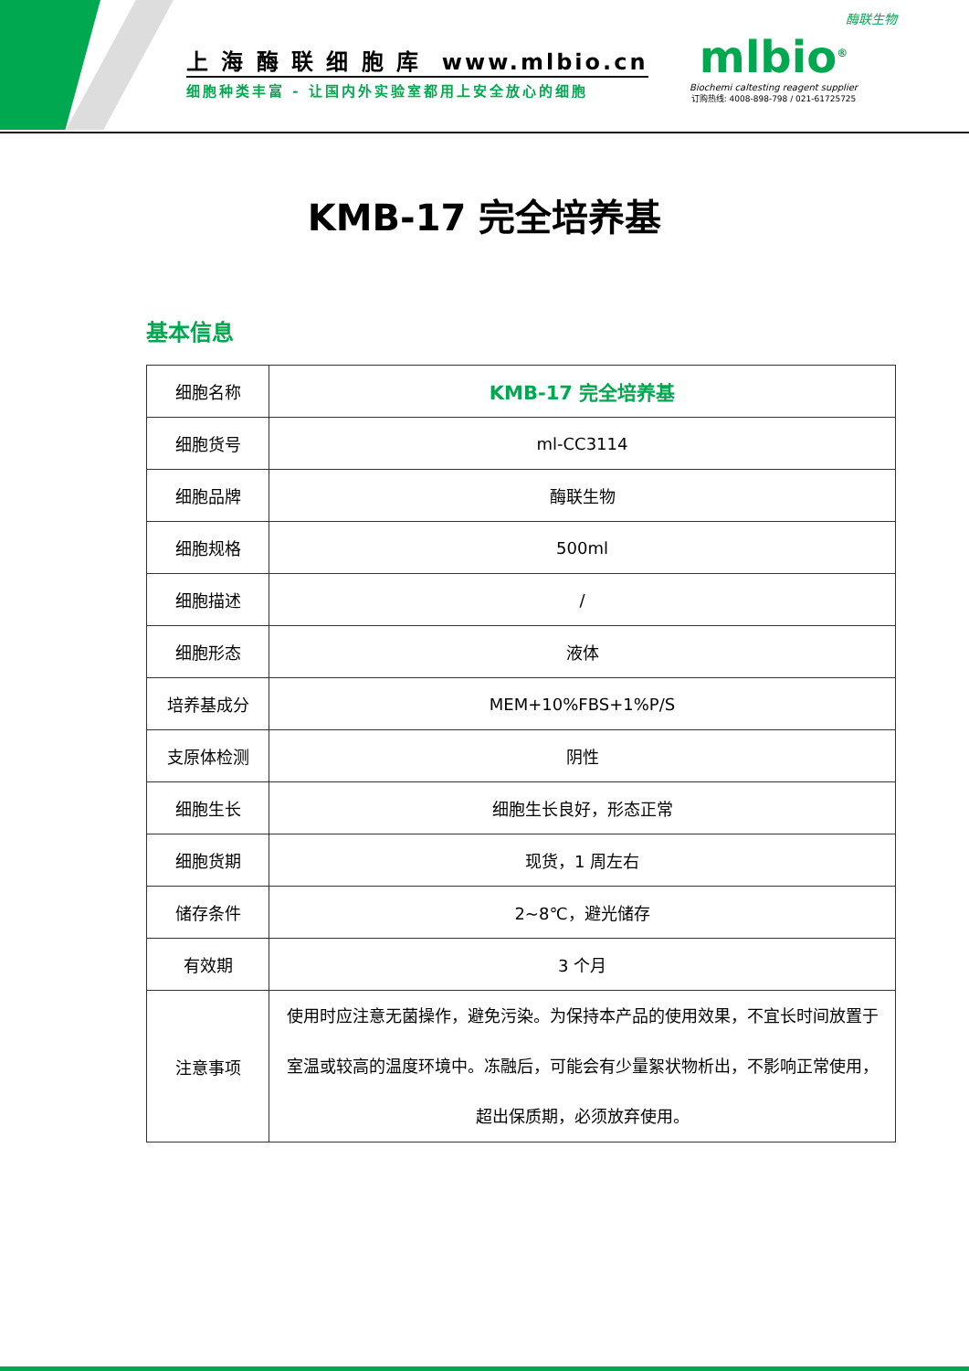上 海 酶 联 细 胞 库 www.mlbio.cn
细胞种类丰富 - 让国内外实验室都用上安全放心的细胞
酶联生物
mlbio<sup>®</sup>
Biochemi caltesting reagent supplier
订购热线: 4008-898-798 / 021-61725725
KMB-17 完全培养基
基本信息
| 细胞名称 | KMB-17 完全培养基 |
| 细胞货号 | ml-CC3114 |
| 细胞品牌 | 酶联生物 |
| 细胞规格 | 500ml |
| 细胞描述 | / |
| 细胞形态 | 液体 |
| 培养基成分 | MEM+10%FBS+1%P/S |
| 支原体检测 | 阴性 |
| 细胞生长 | 细胞生长良好，形态正常 |
| 细胞货期 | 现货，1 周左右 |
| 储存条件 | 2~8℃，避光储存 |
| 有效期 | 3 个月 |
| 注意事项 | 使用时应注意无菌操作，避免污染。为保持本产品的使用效果，不宜长时间放置于室温或较高的温度环境中。冻融后，可能会有少量絮状物析出，不影响正常使用，超出保质期，必须放弃使用。 |